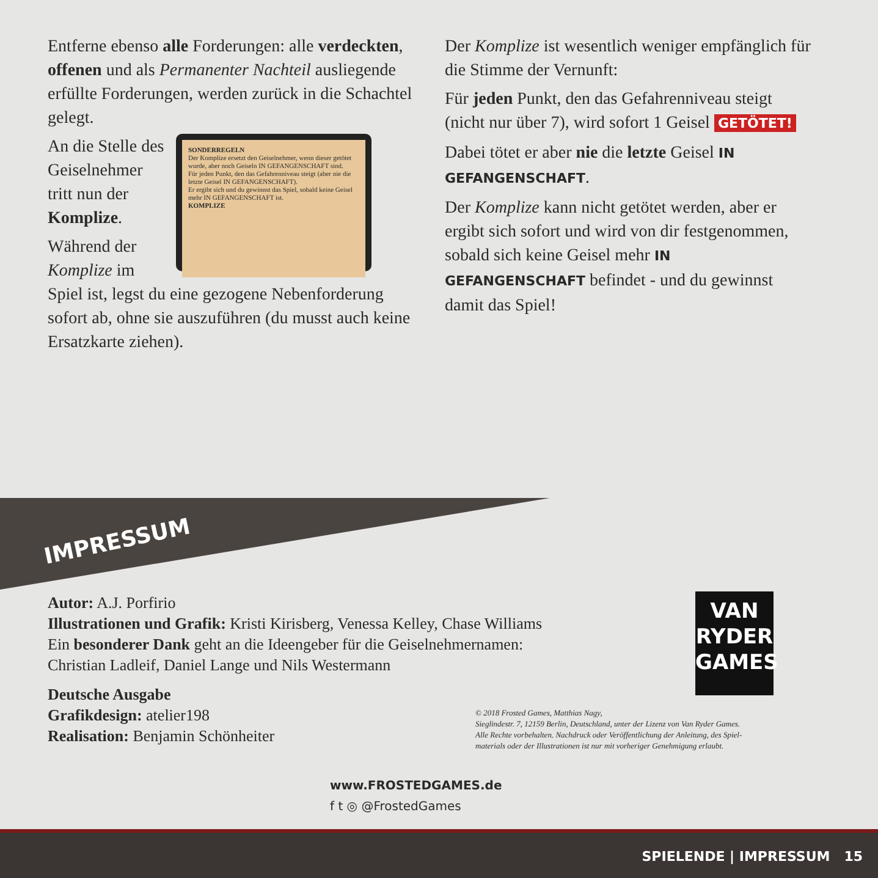Entferne ebenso alle Forderungen: alle verdeckten, offenen und als Permanenter Nachteil ausliegende erfüllte Forderungen, werden zurück in die Schachtel gelegt.
SONDERREGELN
Der Komplize ersetzt den Geiselnehmer, wenn dieser getötet wurde, aber noch Geiseln IN GEFANGENSCHAFT sind.
Für jeden Punkt, den das Gefahrenniveau steigt (aber nie die letzte Geisel IN GEFANGENSCHAFT).
Er ergibt sich und du gewinnst das Spiel, sobald keine Geisel mehr IN GEFANGENSCHAFT ist.
KOMPLIZE
An die Stelle des Geiselnehmer tritt nun der Komplize.
Während der Komplize im Spiel ist, legst du eine gezogene Neben­forderung sofort ab, ohne sie auszuführen (du musst auch keine Ersatzkarte ziehen).
Der Komplize ist wesentlich weniger empfänglich für die Stimme der Vernunft:
Für jeden Punkt, den das Gefahrenniveau steigt (nicht nur über 7), wird sofort 1 Geisel GETÖTET!
Dabei tötet er aber nie die letzte Geisel IN GEFANGENSCHAFT.
Der Komplize kann nicht getötet werden, aber er ergibt sich sofort und wird von dir festgenommen, sobald sich keine Geisel mehr IN GEFANGENSCHAFT befindet - und du gewinnst damit das Spiel!
IMPRESSUM
Autor: A.J. Porfirio
Illustrationen und Grafik: Kristi Kirisberg, Venessa Kelley, Chase Williams
Ein besonderer Dank geht an die Ideengeber für die Geiselnehmernamen:
Christian Ladleif, Daniel Lange und Nils Westermann
Deutsche Ausgabe
Grafikdesign: atelier198
Realisation: Benjamin Schönheiter
VAN
RYDER
GAMES
© 2018 Frosted Games, Matthias Nagy,
Sieglindestr. 7, 12159 Berlin, Deutschland, unter der Lizenz von Van Ryder Games.
Alle Rechte vorbehalten. Nachdruck oder Veröffentlichung der Anleitung, des Spiel-
materials oder der Illustrationen ist nur mit vorheriger Genehmigung erlaubt.
www.FROSTEDGAMES.de
f t ◎ @FrostedGames
SPIELENDE | IMPRESSUM 15